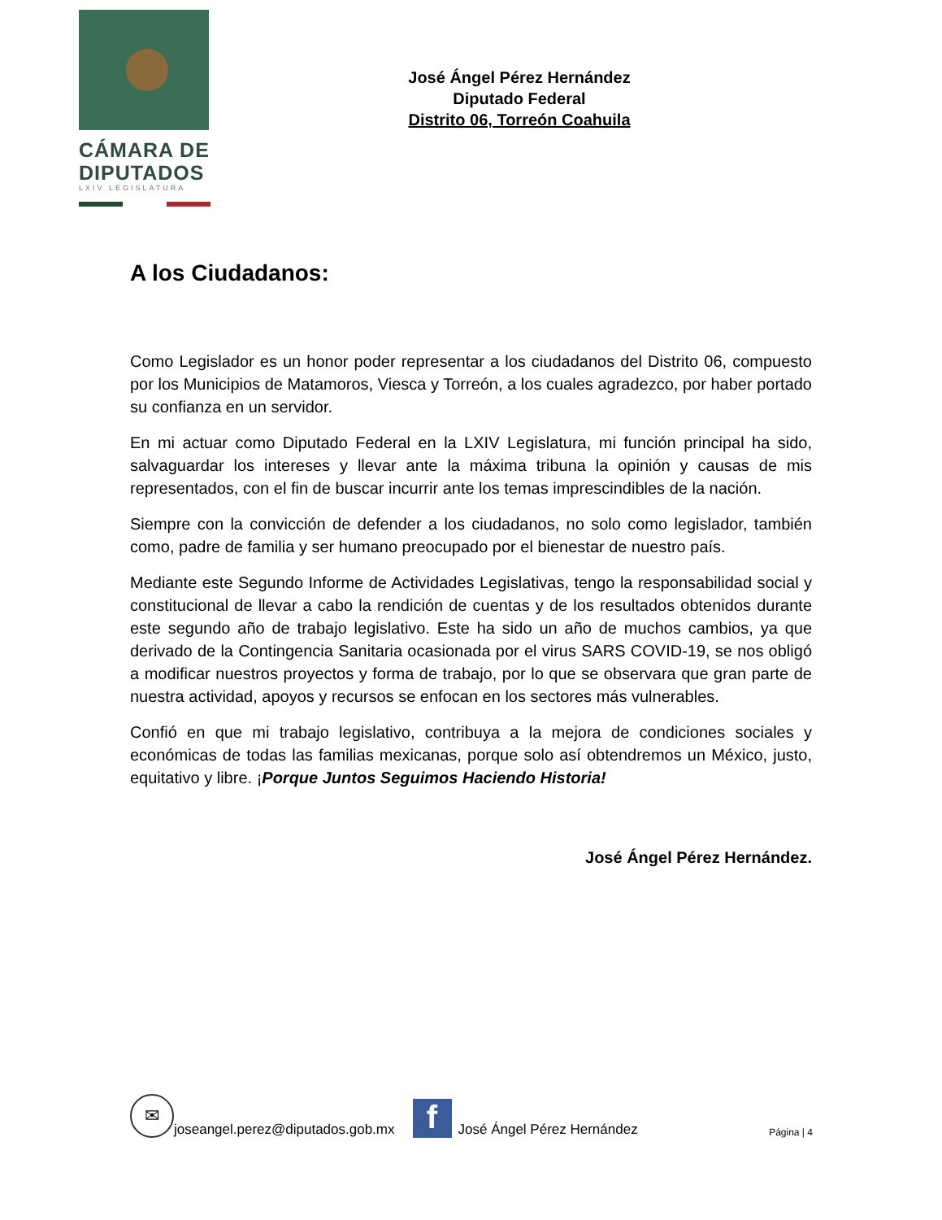CÁMARA DE
DIPUTADOS
LXIV LEGISLATURA
José Ángel Pérez Hernández
Diputado Federal
Distrito 06, Torreón Coahuila
A los Ciudadanos:
Como Legislador es un honor poder representar a los ciudadanos del Distrito 06, compuesto por los Municipios de Matamoros, Viesca y Torreón, a los cuales agradezco, por haber portado su confianza en un servidor.
En mi actuar como Diputado Federal en la LXIV Legislatura, mi función principal ha sido, salvaguardar los intereses y llevar ante la máxima tribuna la opinión y causas de mis representados, con el fin de buscar incurrir ante los temas imprescindibles de la nación.
Siempre con la convicción de defender a los ciudadanos, no solo como legislador, también como, padre de familia y ser humano preocupado por el bienestar de nuestro país.
Mediante este Segundo Informe de Actividades Legislativas, tengo la responsabilidad social y constitucional de llevar a cabo la rendición de cuentas y de los resultados obtenidos durante este segundo año de trabajo legislativo. Este ha sido un año de muchos cambios, ya que derivado de la Contingencia Sanitaria ocasionada por el virus SARS COVID-19, se nos obligó a modificar nuestros proyectos y forma de trabajo, por lo que se observara que gran parte de nuestra actividad, apoyos y recursos se enfocan en los sectores más vulnerables.
Confió en que mi trabajo legislativo, contribuya a la mejora de condiciones sociales y económicas de todas las familias mexicanas, porque solo así obtendremos un México, justo, equitativo y libre. ¡Porque Juntos Seguimos Haciendo Historia!
José Ángel Pérez Hernández.
✉
joseangel.perez@diputados.gob.mx
f
José Ángel Pérez Hernández Página | 4